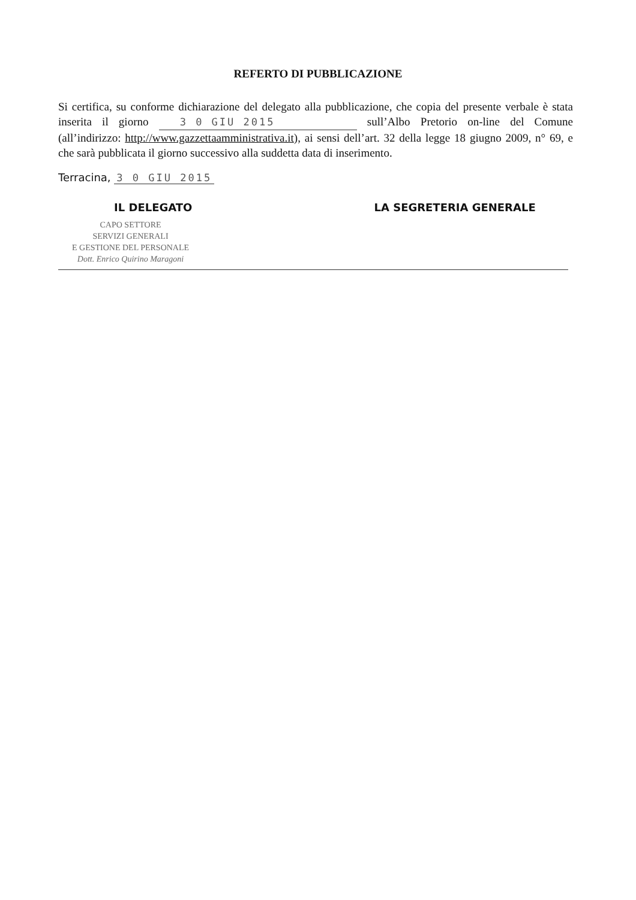REFERTO DI PUBBLICAZIONE
Si certifica, su conforme dichiarazione del delegato alla pubblicazione, che copia del presente verbale è stata inserita il giorno 3 0 GIU 2015 sull’Albo Pretorio on-line del Comune (all’indirizzo: http://www.gazzettaamministrativa.it), ai sensi dell’art. 32 della legge 18 giugno 2009, n° 69, e che sarà pubblicata il giorno successivo alla suddetta data di inserimento.
Terracina, 3 0 GIU 2015
IL DELEGATO LA SEGRETERIA GENERALE
CAPO SETTORE
SERVIZI GENERALI
E GESTIONE DEL PERSONALE
Dott. Enrico Quirino Maragoni